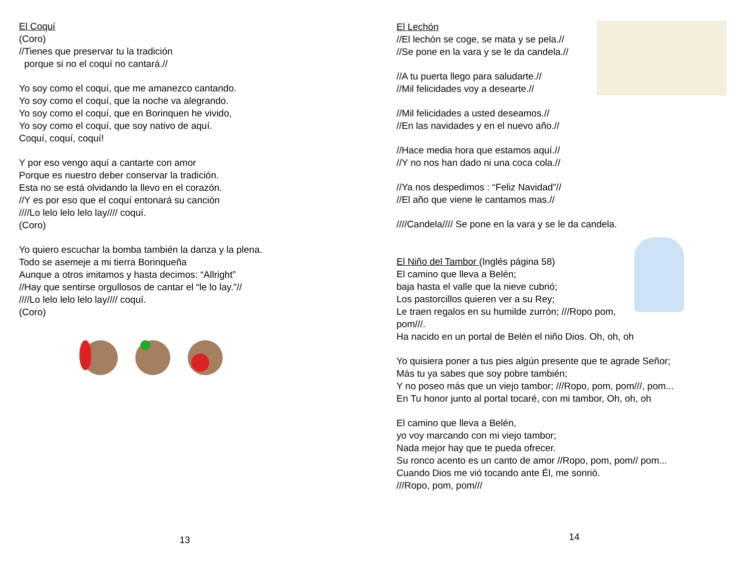El Coquí
(Coro)
//Tienes que preservar tu la tradición
porque si no el coquí no cantará.//
Yo soy como el coquí, que me amanezco cantando.
Yo soy como el coquí, que la noche va alegrando.
Yo soy como el coquí, que en Borinquen he vivido,
Yo soy como el coquí, que soy nativo de aquí.
Coquí, coquí, coquí!
Y por eso vengo aquí a cantarte con amor
Porque es nuestro deber conservar la tradición.
Esta no se está olvidando la llevo en el corazón.
//Y es por eso que el coquí entonará su canción
////Lo lelo lelo lelo lay//// coquí.
(Coro)
Yo quiero escuchar la bomba también la danza y la plena.
Todo se asemeje a mi tierra Borinqueña
Aunque a otros imitamos y hasta decimos: “Allright”
//Hay que sentirse orgullosos de cantar el “le lo lay.”//
////Lo lelo lelo lelo lay//// coquí.
(Coro)
13
El Lechón
//El lechón se coge, se mata y se pela.//
//Se pone en la vara y se le da candela.//
//A tu puerta llego para saludarte.//
//Mil felicidades voy a desearte.//
//Mil felicidades a usted deseamos.//
//En las navidades y en el nuevo año.//
//Hace media hora que estamos aquí.//
//Y no nos han dado ni una coca cola.//
//Ya nos despedimos : “Feliz Navidad”//
//El año que viene le cantamos mas.//
////Candela//// Se pone en la vara y se le da candela.
El Niño del Tambor (Inglés página 58)
El camino que lleva a Belén;
baja hasta el valle que la nieve cubrió;
Los pastorcillos quieren ver a su Rey;
Le traen regalos en su humilde zurrón; ///Ropo pom, pom///.
Ha nacido en un portal de Belén el niño Dios. Oh, oh, oh
Yo quisiera poner a tus pies algún presente que te agrade Señor;
Más tu ya sabes que soy pobre también;
Y no poseo más que un viejo tambor; ///Ropo, pom, pom///, pom...
En Tu honor junto al portal tocaré, con mi tambor, Oh, oh, oh
El camino que lleva a Belén,
yo voy marcando con mi viejo tambor;
Nada mejor hay que te pueda ofrecer.
Su ronco acento es un canto de amor //Ropo, pom, pom// pom...
Cuando Dios me vió tocando ante Él, me sonrió.
///Ropo, pom, pom///
14